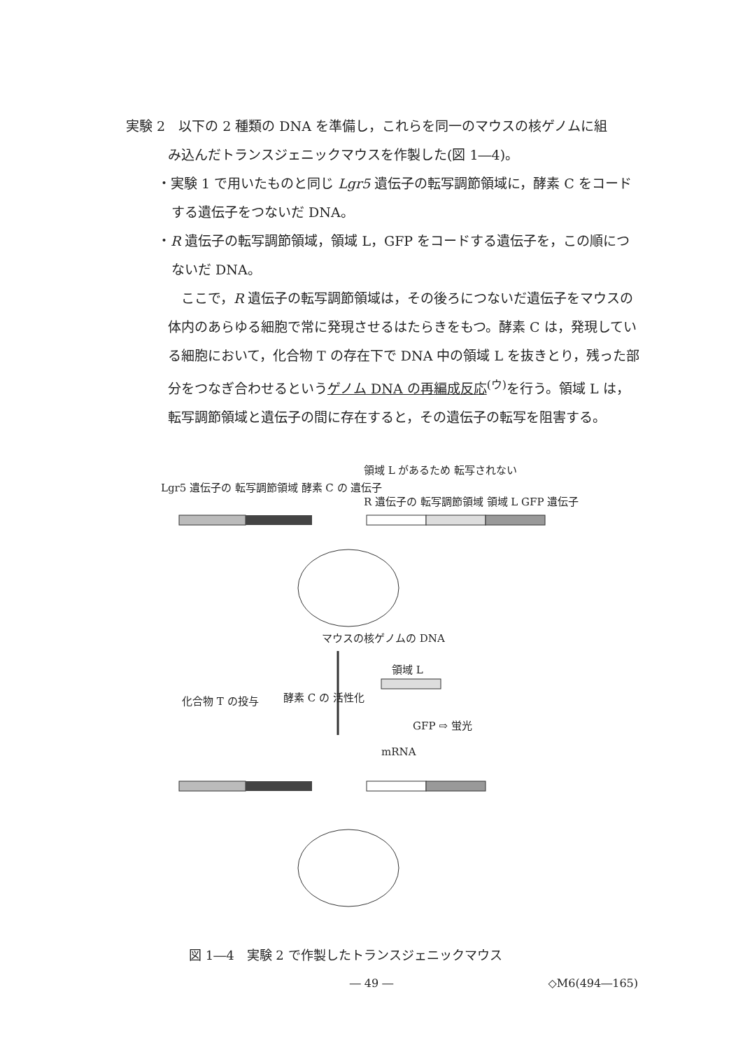実験 2　以下の 2 種類の DNA を準備し，これらを同一のマウスの核ゲノムに組
み込んだトランスジェニックマウスを作製した(図 1―4)。
・実験 1 で用いたものと同じ Lgr5 遺伝子の転写調節領域に，酵素 C をコードする遺伝子をつないだ DNA。
・R 遺伝子の転写調節領域，領域 L，GFP をコードする遺伝子を，この順につないだ DNA。
　ここで，R 遺伝子の転写調節領域は，その後ろにつないだ遺伝子をマウスの体内のあらゆる細胞で常に発現させるはたらきをもつ。酵素 C は，発現している細胞において，化合物 T の存在下で DNA 中の領域 L を抜きとり，残った部分をつなぎ合わせるというゲノム DNA の再編成反応<sup>(ウ)</sup>を行う。領域 L は，転写調節領域と遺伝子の間に存在すると，その遺伝子の転写を阻害する。
Lgr5 遺伝子の 転写調節領域 酵素 C の 遺伝子
領域 L があるため 転写されない
R 遺伝子の 転写調節領域 領域 L GFP 遺伝子
マウスの核ゲノムの DNA
領域 L
化合物 T の投与 酵素 C の 活性化
GFP ⇨ 蛍光
mRNA
図 1―4　実験 2 で作製したトランスジェニックマウス
― 49 ―
◇M6(494―165)